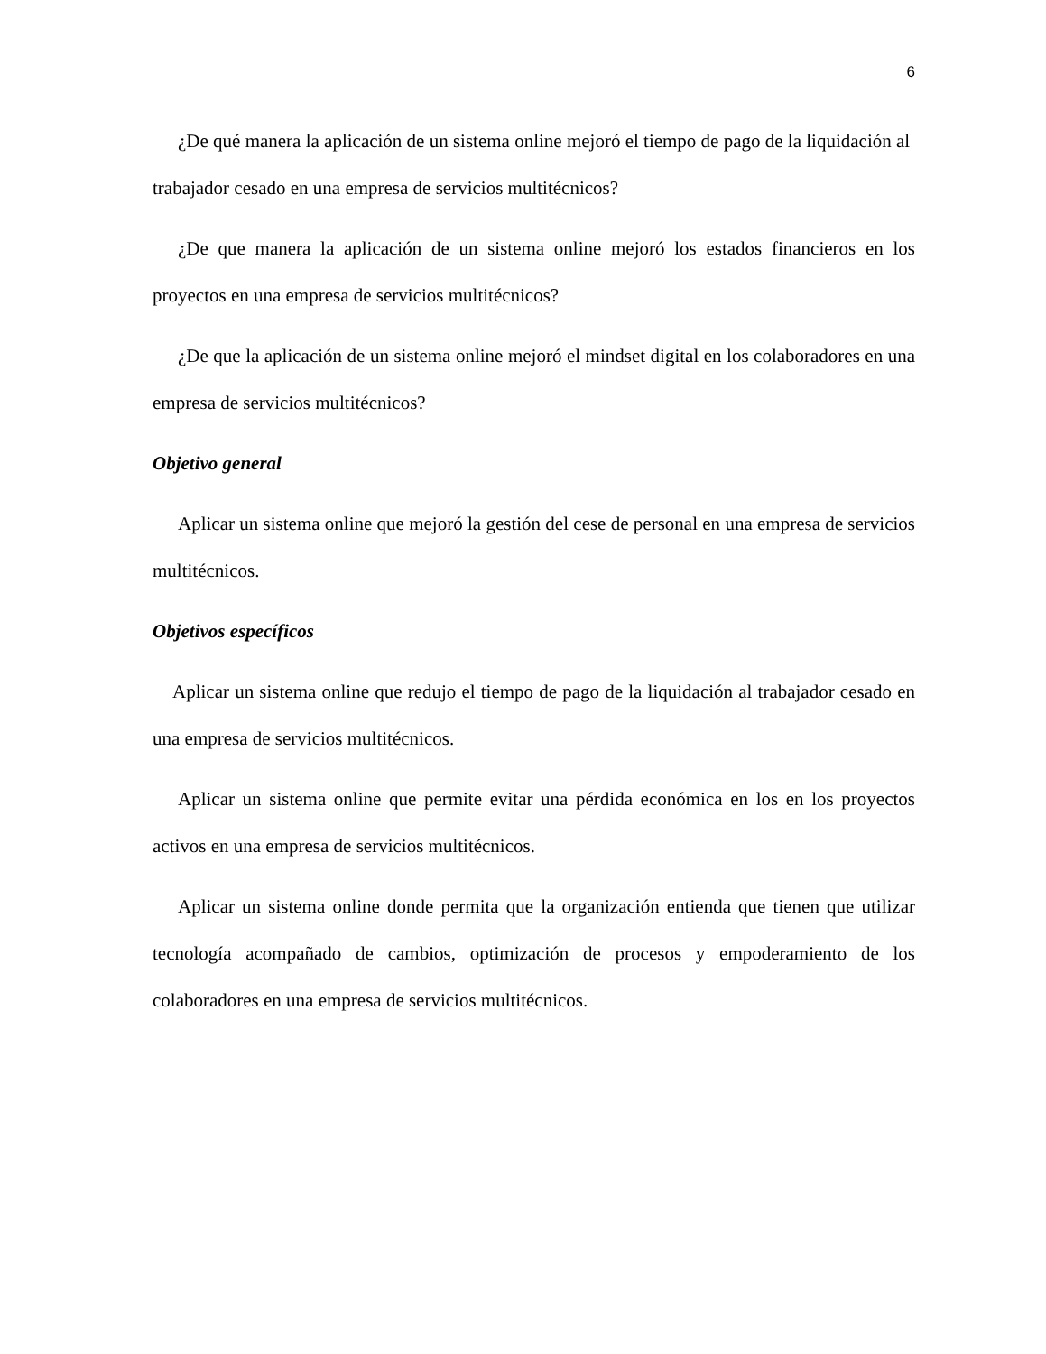6
¿De qué manera la aplicación de un sistema online mejoró el tiempo de pago de la liquidación al trabajador cesado en una empresa de servicios multitécnicos?
¿De que manera la aplicación de un sistema online mejoró los estados financieros en los proyectos en una empresa de servicios multitécnicos?
¿De que la aplicación de un sistema online mejoró el mindset digital en los colaboradores en una empresa de servicios multitécnicos?
Objetivo general
Aplicar un sistema online que mejoró la gestión del cese de personal en una empresa de servicios multitécnicos.
Objetivos específicos
Aplicar un sistema online que redujo el tiempo de pago de la liquidación al trabajador cesado en una empresa de servicios multitécnicos.
Aplicar un sistema online que permite evitar una pérdida económica en los en los proyectos activos en una empresa de servicios multitécnicos.
Aplicar un sistema online donde permita que la organización entienda que tienen que utilizar tecnología acompañado de cambios, optimización de procesos y empoderamiento de los colaboradores en una empresa de servicios multitécnicos.